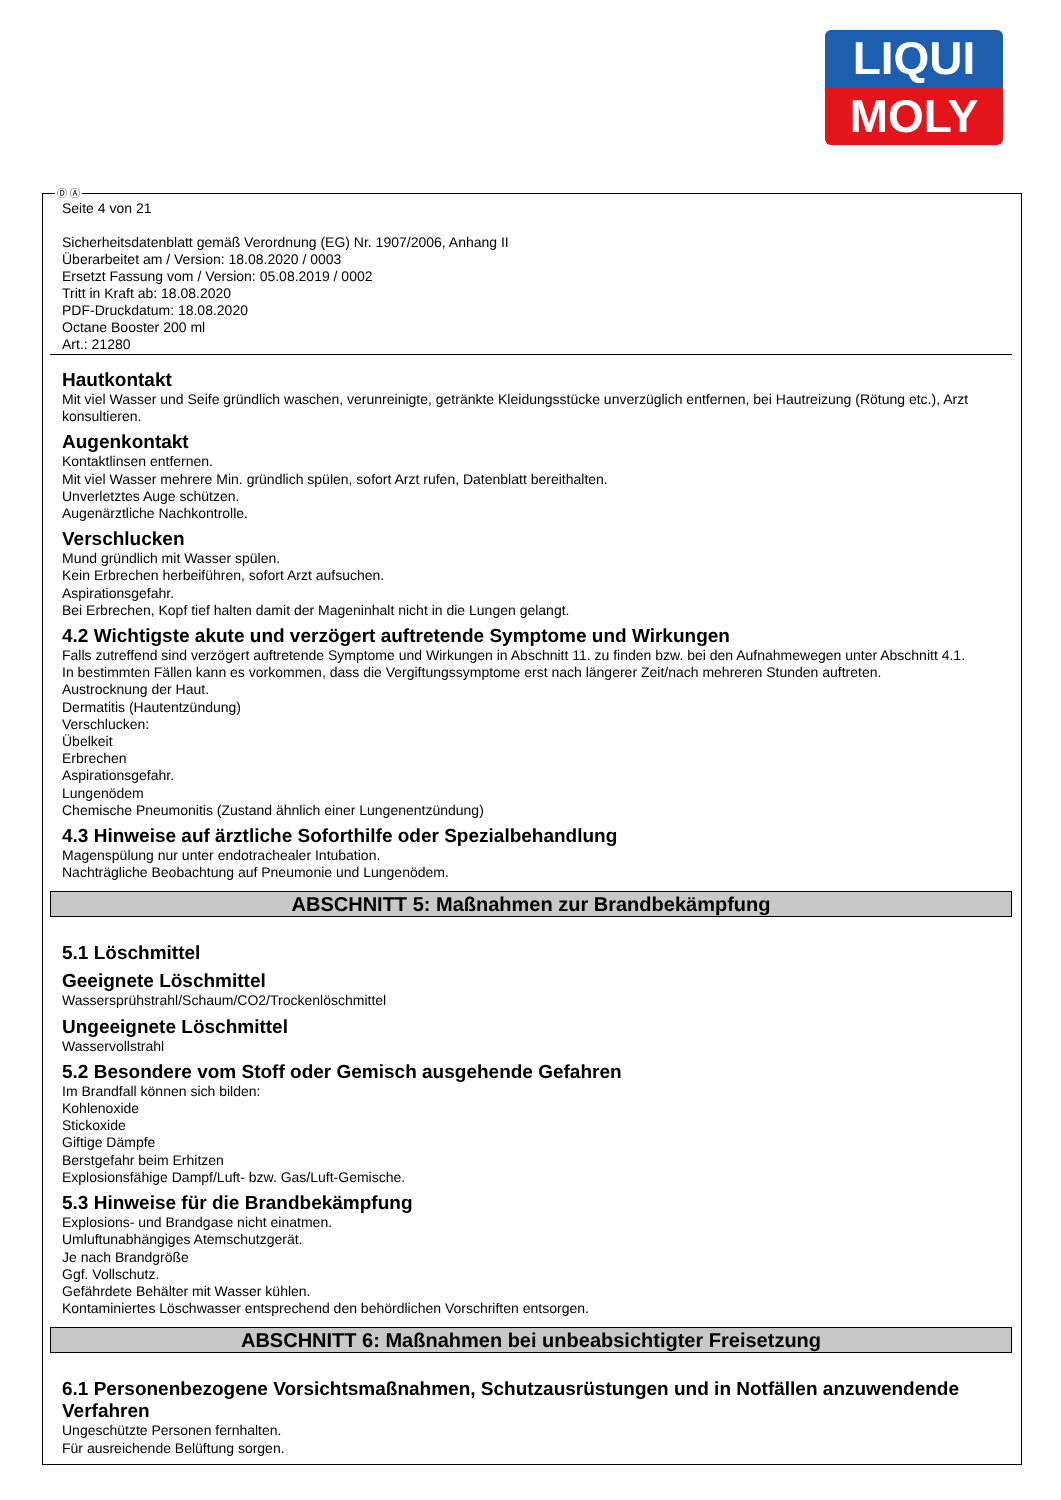LIQUI
MOLY
Ⓓ Ⓐ
Seite 4 von 21
Sicherheitsdatenblatt gemäß Verordnung (EG) Nr. 1907/2006, Anhang II
Überarbeitet am / Version: 18.08.2020 / 0003
Ersetzt Fassung vom / Version: 05.08.2019 / 0002
Tritt in Kraft ab: 18.08.2020
PDF-Druckdatum: 18.08.2020
Octane Booster 200 ml
Art.: 21280
Hautkontakt
Mit viel Wasser und Seife gründlich waschen, verunreinigte, getränkte Kleidungsstücke unverzüglich entfernen, bei Hautreizung (Rötung etc.), Arzt konsultieren.
Augenkontakt
Kontaktlinsen entfernen.
Mit viel Wasser mehrere Min. gründlich spülen, sofort Arzt rufen, Datenblatt bereithalten.
Unverletztes Auge schützen.
Augenärztliche Nachkontrolle.
Verschlucken
Mund gründlich mit Wasser spülen.
Kein Erbrechen herbeiführen, sofort Arzt aufsuchen.
Aspirationsgefahr.
Bei Erbrechen, Kopf tief halten damit der Mageninhalt nicht in die Lungen gelangt.
4.2 Wichtigste akute und verzögert auftretende Symptome und Wirkungen
Falls zutreffend sind verzögert auftretende Symptome und Wirkungen in Abschnitt 11. zu finden bzw. bei den Aufnahmewegen unter Abschnitt 4.1.
In bestimmten Fällen kann es vorkommen, dass die Vergiftungssymptome erst nach längerer Zeit/nach mehreren Stunden auftreten.
Austrocknung der Haut.
Dermatitis (Hautentzündung)
Verschlucken:
Übelkeit
Erbrechen
Aspirationsgefahr.
Lungenödem
Chemische Pneumonitis (Zustand ähnlich einer Lungenentzündung)
4.3 Hinweise auf ärztliche Soforthilfe oder Spezialbehandlung
Magenspülung nur unter endotrachealer Intubation.
Nachträgliche Beobachtung auf Pneumonie und Lungenödem.
ABSCHNITT 5: Maßnahmen zur Brandbekämpfung
5.1 Löschmittel
Geeignete Löschmittel
Wassersprühstrahl/Schaum/CO2/Trockenlöschmittel
Ungeeignete Löschmittel
Wasservollstrahl
5.2 Besondere vom Stoff oder Gemisch ausgehende Gefahren
Im Brandfall können sich bilden:
Kohlenoxide
Stickoxide
Giftige Dämpfe
Berstgefahr beim Erhitzen
Explosionsfähige Dampf/Luft- bzw. Gas/Luft-Gemische.
5.3 Hinweise für die Brandbekämpfung
Explosions- und Brandgase nicht einatmen.
Umluftunabhängiges Atemschutzgerät.
Je nach Brandgröße
Ggf. Vollschutz.
Gefährdete Behälter mit Wasser kühlen.
Kontaminiertes Löschwasser entsprechend den behördlichen Vorschriften entsorgen.
ABSCHNITT 6: Maßnahmen bei unbeabsichtigter Freisetzung
6.1 Personenbezogene Vorsichtsmaßnahmen, Schutzausrüstungen und in Notfällen anzuwendende Verfahren
Ungeschützte Personen fernhalten.
Für ausreichende Belüftung sorgen.